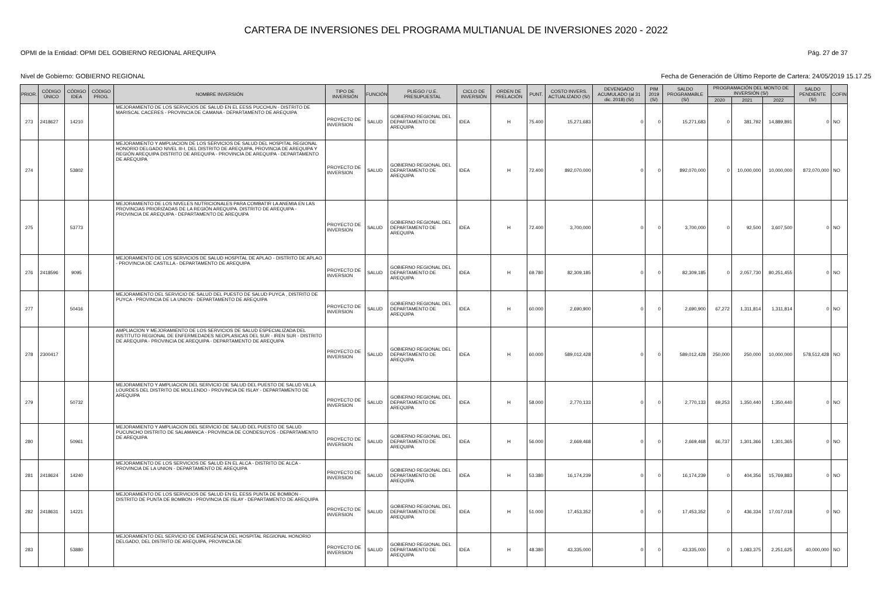CARTERA DE INVERSIONES DEL PROGRAMA MULTIANUAL DE INVERSIONES 2020 - 2022
OPMI de la Entidad: OPMI DEL GOBIERNO REGIONAL AREQUIPA Pág. 27 de 37
Nivel de Gobierno: GOBIERNO REGIONAL Fecha de Generación de Último Reporte de Cartera: 24/05/2019 15.17.25
| PRIOR. | CÓDIGO ÚNICO | CÓDIGO IDEA | CÓDIGO PROG. | NOMBRE INVERSIÓN | TIPO DE INVERSIÓN | FUNCIÓN | PLIEGO / U.E. PRESUPUESTAL | CICLO DE INVERSIÓN | ORDEN DE PRELACIÓN | PUNT. | COSTO INVERS. ACTUALIZADO (S/) | DEVENGADO ACUMULADO (al 31 dic. 2018) (S/) | PIM 2019 (S/) | SALDO PROGRAMABLE (S/) | PROGRAMACIÓN DEL MONTO DE INVERSIÓN (S/) | | | SALDO PENDIENTE (S/) | COFIN |
| --- | --- | --- | --- | --- | --- | --- | --- | --- | --- | --- | --- | --- | --- | --- | --- | --- | --- | --- | --- |
| | | | | | | | | | | | | | | | 2020 | 2021 | 2022 | | |
| 273 | 2418627 | 14210 | | MEJORAMIENTO DE LOS SERVICIOS DE SALUD EN EL EESS PUCCHUN - DISTRITO DE MARISCAL CACERES - PROVINCIA DE CAMANA - DEPARTAMENTO DE AREQUIPA | PROYECTO DE INVERSION | SALUD | GOBIERNO REGIONAL DEL DEPARTAMENTO DE AREQUIPA | IDEA | H | 75.400 | 15,271,683 | 0 | 0 | 15,271,683 | 0 | 381,792 | 14,889,891 | 0 | NO |
| 274 | | 53802 | | MEJORAMIENTO Y AMPLIACION DE LOS SERVICIOS DE SALUD DEL HOSPITAL REGIONAL HONORIO DELGADO NIVEL III-I, DEL DISTRITO DE AREQUIPA, PROVINCIA DE AREQUIPA Y REGIÓN AREQUIPA DISTRITO DE AREQUIPA - PROVINCIA DE AREQUIPA - DEPARTAMENTO DE AREQUIPA | PROYECTO DE INVERSION | SALUD | GOBIERNO REGIONAL DEL DEPARTAMENTO DE AREQUIPA | IDEA | H | 72.400 | 892,070,000 | 0 | 0 | 892,070,000 | 0 | 10,000,000 | 10,000,000 | 872,070,000 | NO |
| 275 | | 53773 | | MEJORAMIENTO DE LOS NIVELES NUTRICIONALES PARA COMBATIR LA ANEMIA EN LAS PROVINCIAS PRIORIZADAS DE LA REGIÓN AREQUIPA. DISTRITO DE AREQUIPA - PROVINCIA DE AREQUIPA - DEPARTAMENTO DE AREQUIPA | PROYECTO DE INVERSION | SALUD | GOBIERNO REGIONAL DEL DEPARTAMENTO DE AREQUIPA | IDEA | H | 72.400 | 3,700,000 | 0 | 0 | 3,700,000 | 0 | 92,500 | 3,607,500 | 0 | NO |
| 276 | 2418596 | 9095 | | MEJORAMIENTO DE LOS SERVICIOS DE SALUD HOSPITAL DE APLAO - DISTRITO DE APLAO - PROVINCIA DE CASTILLA - DEPARTAMENTO DE AREQUIPA | PROYECTO DE INVERSION | SALUD | GOBIERNO REGIONAL DEL DEPARTAMENTO DE AREQUIPA | IDEA | H | 69.780 | 82,309,185 | 0 | 0 | 82,309,185 | 0 | 2,057,730 | 80,251,455 | 0 | NO |
| 277 | | 50416 | | MEJORAMIENTO DEL SERVICIO DE SALUD DEL PUESTO DE SALUD PUYCA , DISTRITO DE PUYCA - PROVINCIA DE LA UNION - DEPARTAMENTO DE AREQUIPA | PROYECTO DE INVERSION | SALUD | GOBIERNO REGIONAL DEL DEPARTAMENTO DE AREQUIPA | IDEA | H | 60.000 | 2,690,900 | 0 | 0 | 2,690,900 | 67,272 | 1,311,814 | 1,311,814 | 0 | NO |
| 278 | 2300417 | | | AMPLIACION Y MEJORAMIENTO DE LOS SERVICIOS DE SALUD ESPECIALIZADA DEL INSTITUTO REGIONAL DE ENFERMEDADES NEOPLASICAS DEL SUR - IREN SUR - DISTRITO DE AREQUIPA - PROVINCIA DE AREQUIPA - DEPARTAMENTO DE AREQUIPA | PROYECTO DE INVERSION | SALUD | GOBIERNO REGIONAL DEL DEPARTAMENTO DE AREQUIPA | IDEA | H | 60.000 | 589,012,428 | 0 | 0 | 589,012,428 | 250,000 | 250,000 | 10,000,000 | 578,512,428 | NO |
| 279 | | 50732 | | MEJORAMIENTO Y AMPLIACION DEL SERVICIO DE SALUD DEL PUESTO DE SALUD VILLA LOURDES DEL DISTRITO DE MOLLENDO - PROVINCIA DE ISLAY - DEPARTAMENTO DE AREQUIPA | PROYECTO DE INVERSION | SALUD | GOBIERNO REGIONAL DEL DEPARTAMENTO DE AREQUIPA | IDEA | H | 58.000 | 2,770,133 | 0 | 0 | 2,770,133 | 69,253 | 1,350,440 | 1,350,440 | 0 | NO |
| 280 | | 50961 | | MEJORAMIENTO Y AMPLIACION DEL SERVICIO DE SALUD DEL PUESTO DE SALUD PUCUNCHO DISTRITO DE SALAMANCA - PROVINCIA DE CONDESUYOS - DEPARTAMENTO DE AREQUIPA | PROYECTO DE INVERSION | SALUD | GOBIERNO REGIONAL DEL DEPARTAMENTO DE AREQUIPA | IDEA | H | 56.000 | 2,669,468 | 0 | 0 | 2,669,468 | 66,737 | 1,301,366 | 1,301,365 | 0 | NO |
| 281 | 2418624 | 14240 | | MEJORAMIENTO DE LOS SERVICIOS DE SALUD EN EL ALCA - DISTRITO DE ALCA - PROVINCIA DE LA UNION - DEPARTAMENTO DE AREQUIPA | PROYECTO DE INVERSION | SALUD | GOBIERNO REGIONAL DEL DEPARTAMENTO DE AREQUIPA | IDEA | H | 53.380 | 16,174,239 | 0 | 0 | 16,174,239 | 0 | 404,356 | 15,769,883 | 0 | NO |
| 282 | 2418631 | 14221 | | MEJORAMIENTO DE LOS SERVICIOS DE SALUD EN EL EESS PUNTA DE BOMBON - DISTRITO DE PUNTA DE BOMBON - PROVINCIA DE ISLAY - DEPARTAMENTO DE AREQUIPA | PROYECTO DE INVERSION | SALUD | GOBIERNO REGIONAL DEL DEPARTAMENTO DE AREQUIPA | IDEA | H | 51.000 | 17,453,352 | 0 | 0 | 17,453,352 | 0 | 436,334 | 17,017,018 | 0 | NO |
| 283 | | 53880 | | MEJORAMIENTO DEL SERVICIO DE EMERGENCIA DEL HOSPITAL REGIONAL HONORIO DELGADO, DEL DISTRITO DE AREQUIPA, PROVINCIA DE | PROYECTO DE INVERSION | SALUD | GOBIERNO REGIONAL DEL DEPARTAMENTO DE AREQUIPA | IDEA | H | 48.380 | 43,335,000 | 0 | 0 | 43,335,000 | 0 | 1,083,375 | 2,251,625 | 40,000,000 | NO |